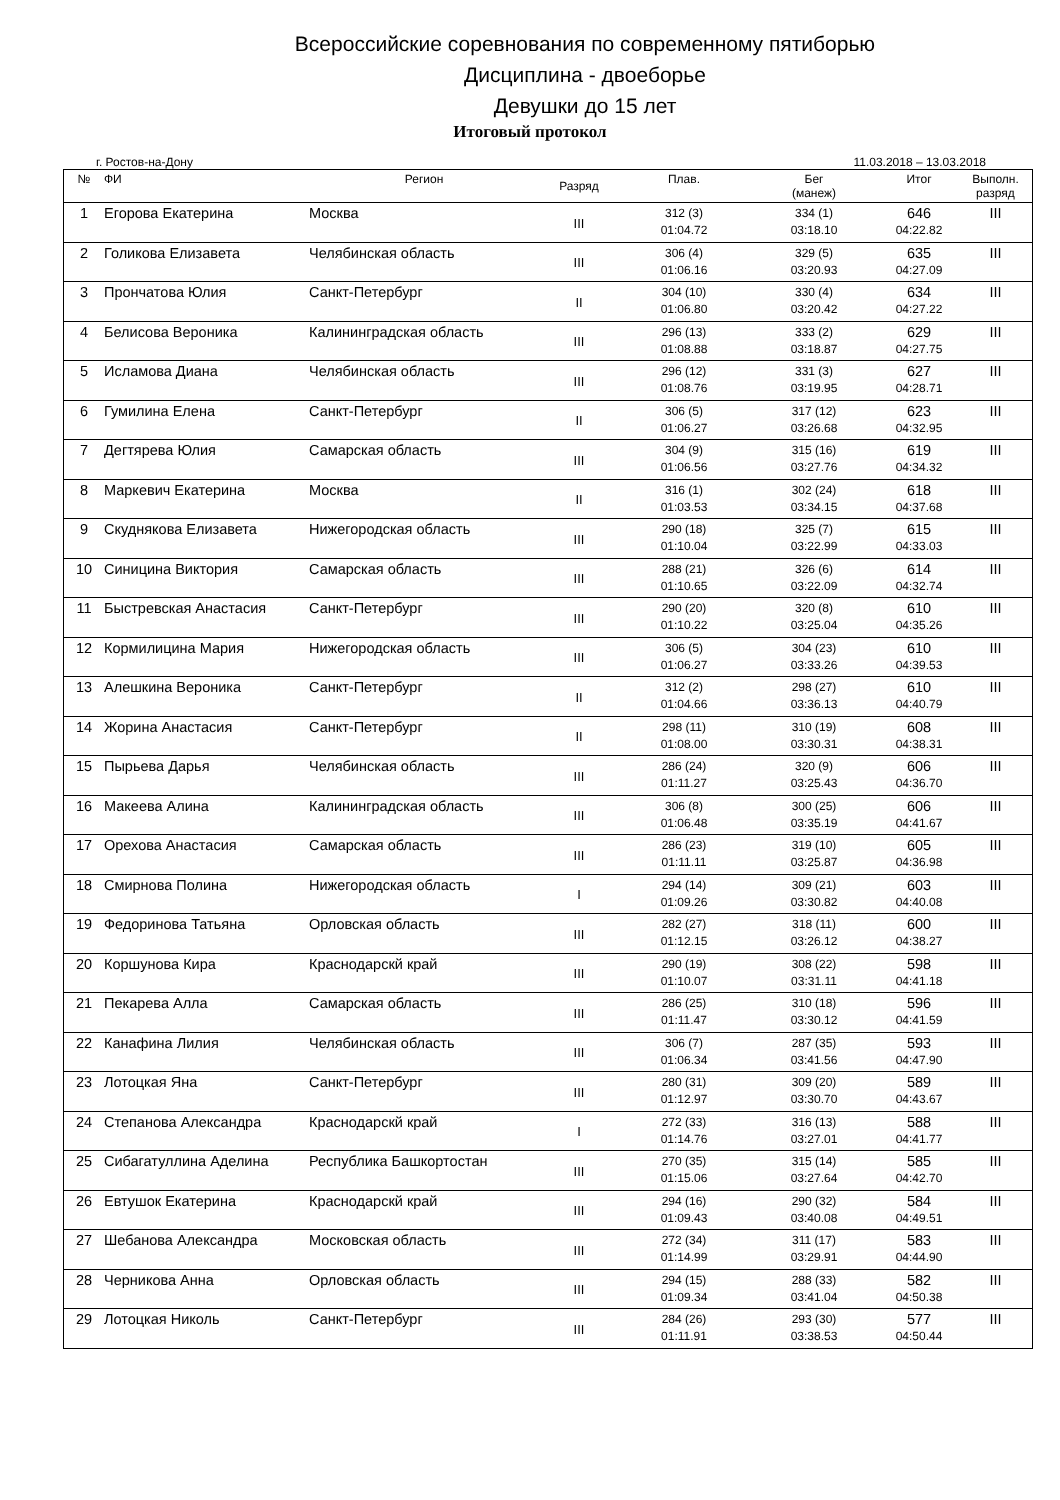Всероссийские соревнования по современному пятиборью
Дисциплина - двоеборье
Девушки до 15 лет
Итоговый протокол
г. Ростов-на-Дону 11.03.2018 – 13.03.2018
| № | ФИ | Регион | Разряд | Плав. | Бег (манеж) | Итог | Выполн. разряд |
| --- | --- | --- | --- | --- | --- | --- | --- |
| 1 | Егорова Екатерина | Москва | III | 312 (3) 01:04.72 | 334 (1) 03:18.10 | 646 04:22.82 | III |
| 2 | Голикова Елизавета | Челябинская область | III | 306 (4) 01:06.16 | 329 (5) 03:20.93 | 635 04:27.09 | III |
| 3 | Прончатова Юлия | Санкт-Петербург | II | 304 (10) 01:06.80 | 330 (4) 03:20.42 | 634 04:27.22 | III |
| 4 | Белисова Вероника | Калининградская область | III | 296 (13) 01:08.88 | 333 (2) 03:18.87 | 629 04:27.75 | III |
| 5 | Исламова Диана | Челябинская область | III | 296 (12) 01:08.76 | 331 (3) 03:19.95 | 627 04:28.71 | III |
| 6 | Гумилина Елена | Санкт-Петербург | II | 306 (5) 01:06.27 | 317 (12) 03:26.68 | 623 04:32.95 | III |
| 7 | Дегтярева Юлия | Самарская область | III | 304 (9) 01:06.56 | 315 (16) 03:27.76 | 619 04:34.32 | III |
| 8 | Маркевич Екатерина | Москва | II | 316 (1) 01:03.53 | 302 (24) 03:34.15 | 618 04:37.68 | III |
| 9 | Скуднякова Елизавета | Нижегородская область | III | 290 (18) 01:10.04 | 325 (7) 03:22.99 | 615 04:33.03 | III |
| 10 | Синицина Виктория | Самарская область | III | 288 (21) 01:10.65 | 326 (6) 03:22.09 | 614 04:32.74 | III |
| 11 | Быстревская Анастасия | Санкт-Петербург | III | 290 (20) 01:10.22 | 320 (8) 03:25.04 | 610 04:35.26 | III |
| 12 | Кормилицина Мария | Нижегородская область | III | 306 (5) 01:06.27 | 304 (23) 03:33.26 | 610 04:39.53 | III |
| 13 | Алешкина Вероника | Санкт-Петербург | II | 312 (2) 01:04.66 | 298 (27) 03:36.13 | 610 04:40.79 | III |
| 14 | Жорина Анастасия | Санкт-Петербург | II | 298 (11) 01:08.00 | 310 (19) 03:30.31 | 608 04:38.31 | III |
| 15 | Пырьева Дарья | Челябинская область | III | 286 (24) 01:11.27 | 320 (9) 03:25.43 | 606 04:36.70 | III |
| 16 | Макеева Алина | Калининградская область | III | 306 (8) 01:06.48 | 300 (25) 03:35.19 | 606 04:41.67 | III |
| 17 | Орехова Анастасия | Самарская область | III | 286 (23) 01:11.11 | 319 (10) 03:25.87 | 605 04:36.98 | III |
| 18 | Смирнова Полина | Нижегородская область | I | 294 (14) 01:09.26 | 309 (21) 03:30.82 | 603 04:40.08 | III |
| 19 | Федоринова Татьяна | Орловская область | III | 282 (27) 01:12.15 | 318 (11) 03:26.12 | 600 04:38.27 | III |
| 20 | Коршунова Кира | Краснодарскй край | III | 290 (19) 01:10.07 | 308 (22) 03:31.11 | 598 04:41.18 | III |
| 21 | Пекарева Алла | Самарская область | III | 286 (25) 01:11.47 | 310 (18) 03:30.12 | 596 04:41.59 | III |
| 22 | Канафина Лилия | Челябинская область | III | 306 (7) 01:06.34 | 287 (35) 03:41.56 | 593 04:47.90 | III |
| 23 | Лотоцкая Яна | Санкт-Петербург | III | 280 (31) 01:12.97 | 309 (20) 03:30.70 | 589 04:43.67 | III |
| 24 | Степанова Александра | Краснодарскй край | I | 272 (33) 01:14.76 | 316 (13) 03:27.01 | 588 04:41.77 | III |
| 25 | Сибагатуллина Аделина | Республика Башкортостан | III | 270 (35) 01:15.06 | 315 (14) 03:27.64 | 585 04:42.70 | III |
| 26 | Евтушок Екатерина | Краснодарскй край | III | 294 (16) 01:09.43 | 290 (32) 03:40.08 | 584 04:49.51 | III |
| 27 | Шебанова Александра | Московская область | III | 272 (34) 01:14.99 | 311 (17) 03:29.91 | 583 04:44.90 | III |
| 28 | Черникова Анна | Орловская область | III | 294 (15) 01:09.34 | 288 (33) 03:41.04 | 582 04:50.38 | III |
| 29 | Лотоцкая Николь | Санкт-Петербург | III | 284 (26) 01:11.91 | 293 (30) 03:38.53 | 577 04:50.44 | III |